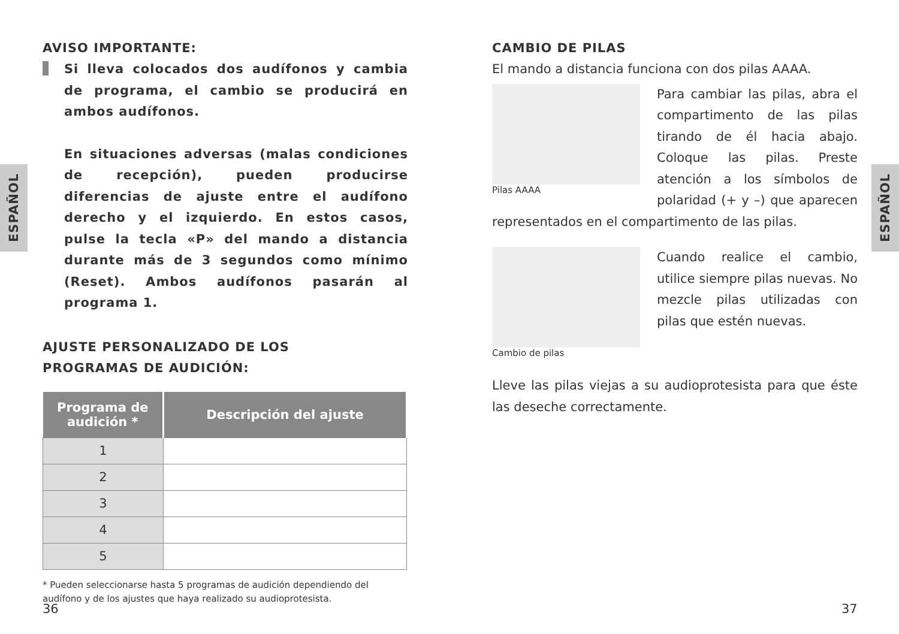ESPAÑOL
ESPAÑOL
AVISO IMPORTANTE:
Si lleva colocados dos audífonos y cambia de programa, el cambio se producirá en ambos audífonos.
En situaciones adversas (malas condiciones de recepción), pueden producirse diferencias de ajuste entre el audífono derecho y el izquierdo. En estos casos, pulse la tecla «P» del mando a distancia durante más de 3 segundos como mínimo (Reset). Ambos audífonos pasarán al programa 1.
AJUSTE PERSONALIZADO DE LOS
PROGRAMAS DE AUDICIÓN:
| Programa de audición * | Descripción del ajuste |
| --- | --- |
| 1 | |
| 2 | |
| 3 | |
| 4 | |
| 5 | |
* Pueden seleccionarse hasta 5 programas de audición dependiendo del audífono y de los ajustes que haya realizado su audioprotesista.
CAMBIO DE PILAS
El mando a distancia funciona con dos pilas AAAA.
Pilas AAAA
Para cambiar las pilas, abra el compartimento de las pilas tirando de él hacia abajo. Coloque las pilas. Preste atención a los símbolos de polaridad (+ y –) que aparecen representados en el compartimento de las pilas.
Cambio de pilas
Cuando realice el cambio, utilice siempre pilas nuevas. No mezcle pilas utilizadas con pilas que estén nuevas.
Lleve las pilas viejas a su audioprotesista para que éste las deseche correctamente.
36 37